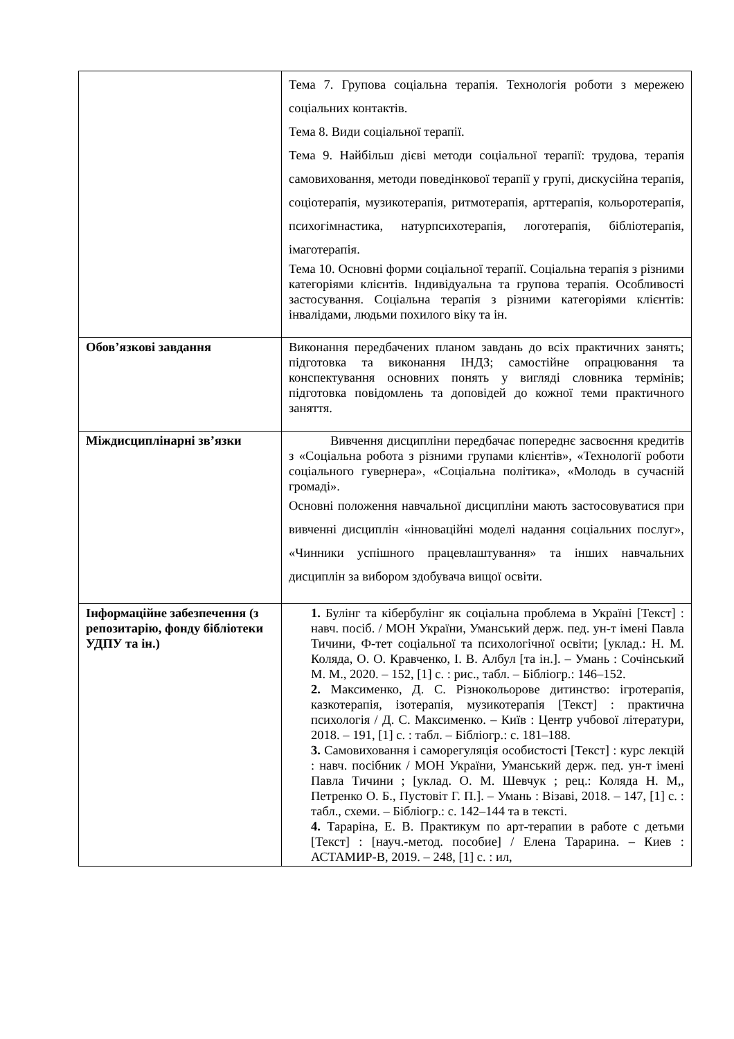| | Тема 7. Групова соціальна терапія. Технологія роботи з мережею соціальних контактів. Тема 8. Види соціальної терапії. Тема 9. Найбільш дієві методи соціальної терапії: трудова, терапія самовиховання, методи поведінкової терапії у групі, дискусійна терапія, соціотерапія, музикотерапія, ритмотерапія, арттерапія, кольоротерапія, психогімнастика, натурпсихотерапія, логотерапія, бібліотерапія, імаготерапія. Тема 10. Основні форми соціальної терапії. Соціальна терапія з різними категоріями клієнтів. Індивідуальна та групова терапія. Особливості застосування. Соціальна терапія з різними категоріями клієнтів: інвалідами, людьми похилого віку та ін. |
| Обов’язкові завдання | Виконання передбачених планом завдань до всіх практичних занять; підготовка та виконання ІНДЗ; самостійне опрацювання та конспектування основних понять у вигляді словника термінів; підготовка повідомлень та доповідей до кожної теми практичного заняття. |
| Міждисциплінарні зв’язки | Вивчення дисципліни передбачає попереднє засвоєння кредитів з «Соціальна робота з різними групами клієнтів», «Технології роботи соціального гувернера», «Соціальна політика», «Молодь в сучасній громаді». Основні положення навчальної дисципліни мають застосовуватися при вивченні дисциплін «інноваційні моделі надання соціальних послуг», «Чинники успішного працевлаштування» та інших навчальних дисциплін за вибором здобувача вищої освіти. |
| Інформаційне забезпечення (з репозитарію, фонду бібліотеки УДПУ та ін.) | 1. Булінг та кібербулінг як соціальна проблема в Україні [Текст] : навч. посіб. / МОН України, Уманський держ. пед. ун-т імені Павла Тичини, Ф-тет соціальної та психологічної освіти; [уклад.: Н. М. Коляда, О. О. Кравченко, І. В. Албул [та ін.]. – Умань : Сочінський М. М., 2020. – 152, [1] с. : рис., табл. – Бібліогр.: 146–152. 2. Максименко, Д. С. Різнокольорове дитинство: ігротерапія, казкотерапія, ізотерапія, музикотерапія [Текст] : практична психологія / Д. С. Максименко. – Київ : Центр учбової літератури, 2018. – 191, [1] с. : табл. – Бібліогр.: с. 181–188. 3. Самовиховання і саморегуляція особистості [Текст] : курс лекцій : навч. посібник / МОН України, Уманський держ. пед. ун-т імені Павла Тичини ; [уклад. О. М. Шевчук ; рец.: Коляда Н. М,, Петренко О. Б., Пустовіт Г. П.]. – Умань : Візаві, 2018. – 147, [1] с. : табл., схеми. – Бібліогр.: с. 142–144 та в тексті. 4. Тараріна, Е. В. Практикум по арт-терапии в работе с детьми [Текст] : [науч.-метод. пособие] / Елена Тарарина. – Киев : АСТАМИР-В, 2019. – 248, [1] с. : ил, |